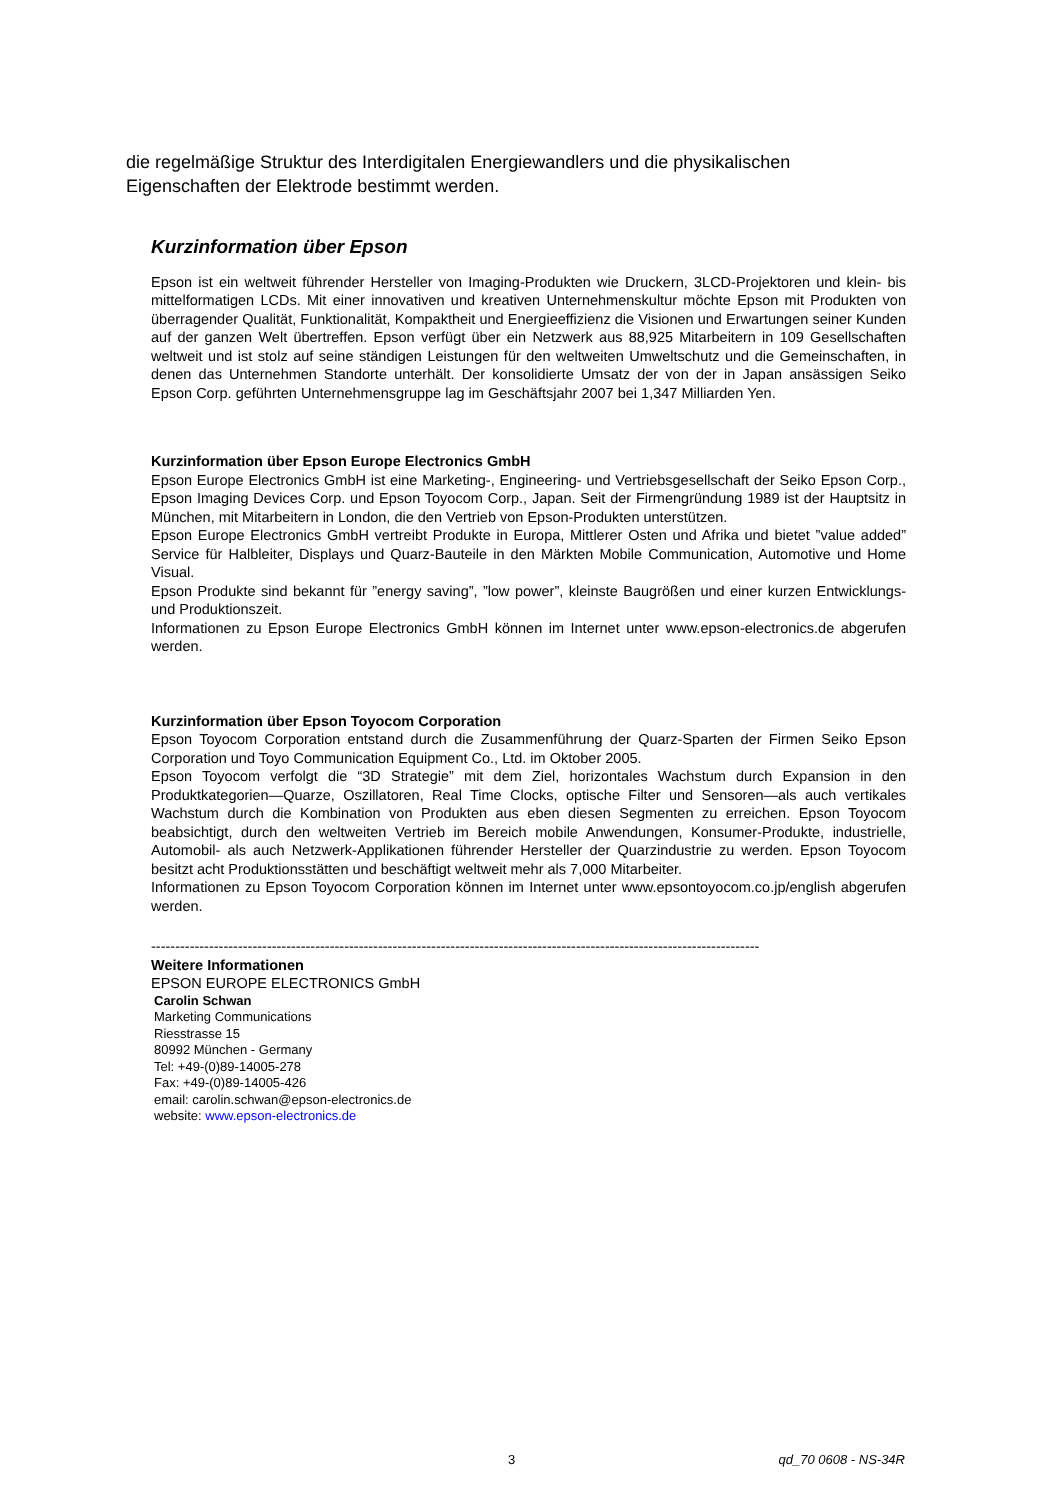die regelmäßige Struktur des Interdigitalen Energiewandlers und die physikalischen Eigenschaften der Elektrode bestimmt werden.
Kurzinformation über Epson
Epson ist ein weltweit führender Hersteller von Imaging-Produkten wie Druckern, 3LCD-Projektoren und klein- bis mittelformatigen LCDs. Mit einer innovativen und kreativen Unternehmenskultur möchte Epson mit Produkten von überragender Qualität, Funktionalität, Kompaktheit und Energieeffizienz die Visionen und Erwartungen seiner Kunden auf der ganzen Welt übertreffen. Epson verfügt über ein Netzwerk aus 88,925 Mitarbeitern in 109 Gesellschaften weltweit und ist stolz auf seine ständigen Leistungen für den weltweiten Umweltschutz und die Gemeinschaften, in denen das Unternehmen Standorte unterhält. Der konsolidierte Umsatz der von der in Japan ansässigen Seiko Epson Corp. geführten Unternehmensgruppe lag im Geschäftsjahr 2007 bei 1,347 Milliarden Yen.
Kurzinformation über Epson Europe Electronics GmbH
Epson Europe Electronics GmbH ist eine Marketing-, Engineering- und Vertriebsgesellschaft der Seiko Epson Corp., Epson Imaging Devices Corp. und Epson Toyocom Corp., Japan. Seit der Firmengründung 1989 ist der Hauptsitz in München, mit Mitarbeitern in London, die den Vertrieb von Epson-Produkten unterstützen.
Epson Europe Electronics GmbH vertreibt Produkte in Europa, Mittlerer Osten und Afrika und bietet ”value added” Service für Halbleiter, Displays und Quarz-Bauteile in den Märkten Mobile Communication, Automotive und Home Visual.
Epson Produkte sind bekannt für ”energy saving”, ”low power”, kleinste Baugrößen und einer kurzen Entwicklungs- und Produktionszeit.
Informationen zu Epson Europe Electronics GmbH können im Internet unter www.epson-electronics.de abgerufen werden.
Kurzinformation über Epson Toyocom Corporation
Epson Toyocom Corporation entstand durch die Zusammenführung der Quarz-Sparten der Firmen Seiko Epson Corporation und Toyo Communication Equipment Co., Ltd. im Oktober 2005.
Epson Toyocom verfolgt die “3D Strategie” mit dem Ziel, horizontales Wachstum durch Expansion in den Produktkategorien—Quarze, Oszillatoren, Real Time Clocks, optische Filter und Sensoren—als auch vertikales Wachstum durch die Kombination von Produkten aus eben diesen Segmenten zu erreichen. Epson Toyocom beabsichtigt, durch den weltweiten Vertrieb im Bereich mobile Anwendungen, Konsumer-Produkte, industrielle, Automobil- als auch Netzwerk-Applikationen führender Hersteller der Quarzindustrie zu werden. Epson Toyocom besitzt acht Produktionsstätten und beschäftigt weltweit mehr als 7,000 Mitarbeiter.
Informationen zu Epson Toyocom Corporation können im Internet unter www.epsontoyocom.co.jp/english abgerufen werden.
------------------------------------------------------------------------------------------------------------------------------
Weitere Informationen
EPSON EUROPE ELECTRONICS GmbH
Carolin Schwan
Marketing Communications
Riesstrasse 15
80992 München - Germany
Tel: +49-(0)89-14005-278
Fax: +49-(0)89-14005-426
email: carolin.schwan@epson-electronics.de
website: www.epson-electronics.de
3 qd_70 0608 - NS-34R